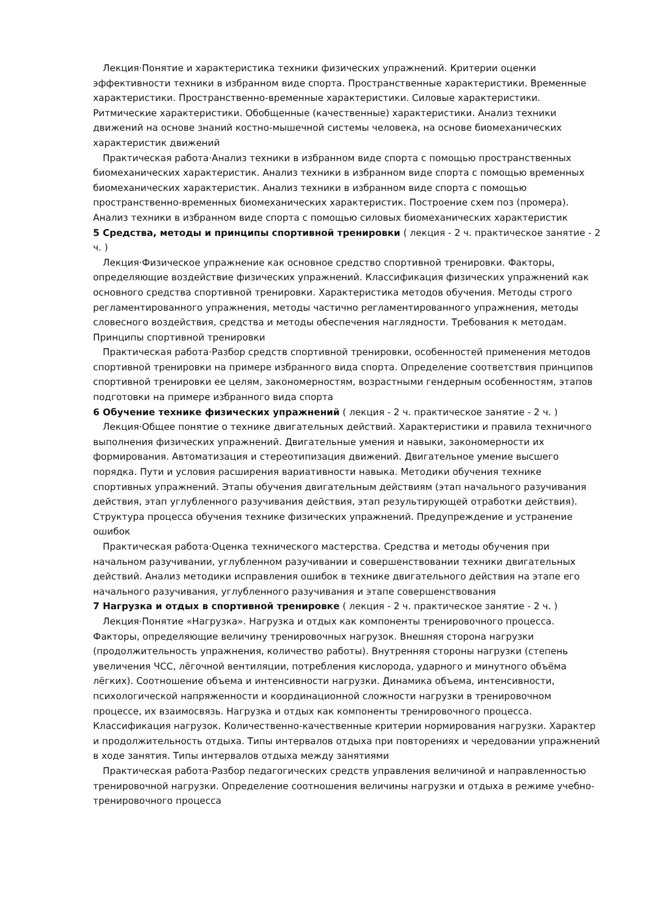Лекция·Понятие и характеристика техники физических упражнений. Критерии оценки эффективности техники в избранном виде спорта. Пространственные характеристики. Временные характеристики. Пространственно-временные характеристики. Силовые характеристики. Ритмические характеристики. Обобщенные (качественные) характеристики. Анализ техники движений на основе знаний костно-мышечной системы человека, на основе биомеханических характеристик движений
Практическая работа·Анализ техники в избранном виде спорта с помощью пространственных биомеханических характеристик. Анализ техники в избранном виде спорта с помощью временных биомеханических характеристик. Анализ техники в избранном виде спорта с помощью пространственно-временных биомеханических характеристик. Построение схем поз (промера). Анализ техники в избранном виде спорта с помощью силовых биомеханических характеристик
5 Средства, методы и принципы спортивной тренировки ( лекция - 2 ч. практическое занятие - 2 ч. )
Лекция·Физическое упражнение как основное средство спортивной тренировки. Факторы, определяющие воздействие физических упражнений. Классификация физических упражнений как основного средства спортивной тренировки. Характеристика методов обучения. Методы строго регламентированного упражнения, методы частично регламентированного упражнения, методы словесного воздействия, средства и методы обеспечения наглядности. Требования к методам. Принципы спортивной тренировки
Практическая работа·Разбор средств спортивной тренировки, особенностей применения методов спортивной тренировки на примере избранного вида спорта. Определение соответствия принципов спортивной тренировки ее целям, закономерностям, возрастными гендерным особенностям, этапов подготовки на примере избранного вида спорта
6 Обучение технике физических упражнений ( лекция - 2 ч. практическое занятие - 2 ч. )
Лекция·Общее понятие о технике двигательных действий. Характеристики и правила техничного выполнения физических упражнений. Двигательные умения и навыки, закономерности их формирования. Автоматизация и стереотипизация движений. Двигательное умение высшего порядка. Пути и условия расширения вариативности навыка. Методики обучения технике спортивных упражнений. Этапы обучения двигательным действиям (этап начального разучивания действия, этап углубленного разучивания действия, этап результирующей отработки действия). Структура процесса обучения технике физических упражнений. Предупреждение и устранение ошибок
Практическая работа·Оценка технического мастерства. Средства и методы обучения при начальном разучивании, углубленном разучивании и совершенствовании техники двигательных действий. Анализ методики исправления ошибок в технике двигательного действия на этапе его начального разучивания, углубленного разучивания и этапе совершенствования
7 Нагрузка и отдых в спортивной тренировке ( лекция - 2 ч. практическое занятие - 2 ч. )
Лекция·Понятие «Нагрузка». Нагрузка и отдых как компоненты тренировочного процесса. Факторы, определяющие величину тренировочных нагрузок. Внешняя сторона нагрузки (продолжительность упражнения, количество работы). Внутренняя стороны нагрузки (степень увеличения ЧСС, лёгочной вентиляции, потребления кислорода, ударного и минутного объёма лёгких). Соотношение объема и интенсивности нагрузки. Динамика объема, интенсивности, психологической напряженности и координационной сложности нагрузки в тренировочном процессе, их взаимосвязь. Нагрузка и отдых как компоненты тренировочного процесса. Классификация нагрузок. Количественно-качественные критерии нормирования нагрузки. Характер и продолжительность отдыха. Типы интервалов отдыха при повторениях и чередовании упражнений в ходе занятия. Типы интервалов отдыха между занятиями
Практическая работа·Разбор педагогических средств управления величиной и направленностью тренировочной нагрузки. Определение соотношения величины нагрузки и отдыха в режиме учебно-тренировочного процесса